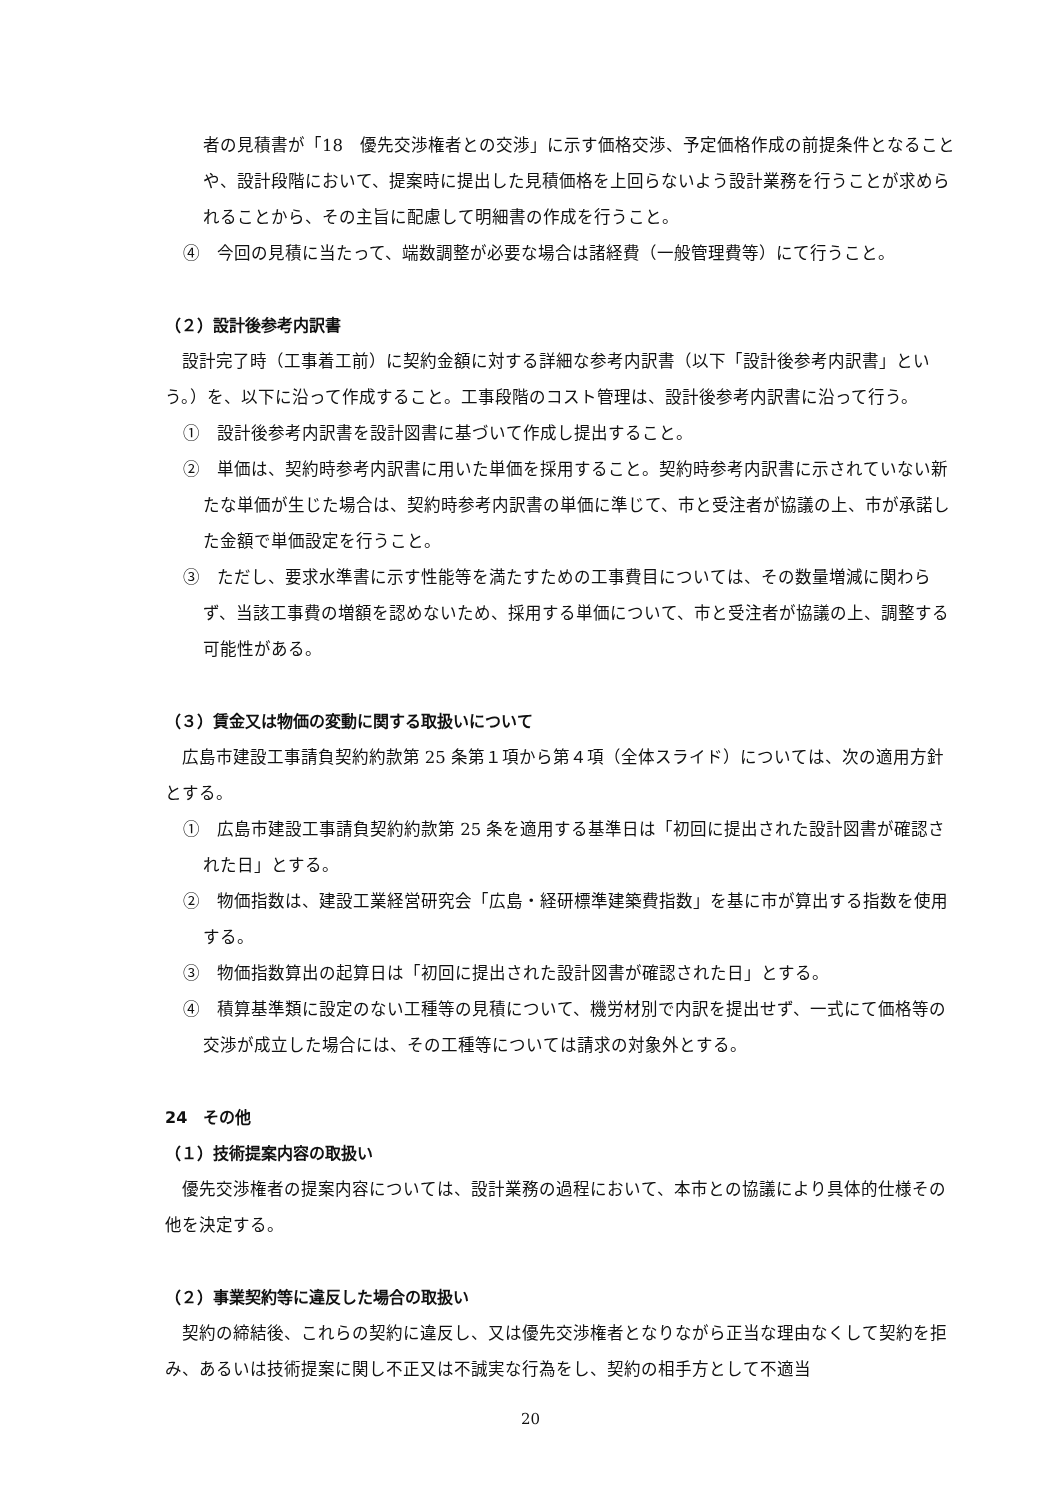者の見積書が「18　優先交渉権者との交渉」に示す価格交渉、予定価格作成の前提条件となることや、設計段階において、提案時に提出した見積価格を上回らないよう設計業務を行うことが求められることから、その主旨に配慮して明細書の作成を行うこと。
④　今回の見積に当たって、端数調整が必要な場合は諸経費（一般管理費等）にて行うこと。
（２）設計後参考内訳書
設計完了時（工事着工前）に契約金額に対する詳細な参考内訳書（以下「設計後参考内訳書」という。）を、以下に沿って作成すること。工事段階のコスト管理は、設計後参考内訳書に沿って行う。
①　設計後参考内訳書を設計図書に基づいて作成し提出すること。
②　単価は、契約時参考内訳書に用いた単価を採用すること。契約時参考内訳書に示されていない新たな単価が生じた場合は、契約時参考内訳書の単価に準じて、市と受注者が協議の上、市が承諾した金額で単価設定を行うこと。
③　ただし、要求水準書に示す性能等を満たすための工事費目については、その数量増減に関わらず、当該工事費の増額を認めないため、採用する単価について、市と受注者が協議の上、調整する可能性がある。
（３）賃金又は物価の変動に関する取扱いについて
広島市建設工事請負契約約款第 25 条第１項から第４項（全体スライド）については、次の適用方針とする。
①　広島市建設工事請負契約約款第 25 条を適用する基準日は「初回に提出された設計図書が確認された日」とする。
②　物価指数は、建設工業経営研究会「広島・経研標準建築費指数」を基に市が算出する指数を使用する。
③　物価指数算出の起算日は「初回に提出された設計図書が確認された日」とする。
④　積算基準類に設定のない工種等の見積について、機労材別で内訳を提出せず、一式にて価格等の交渉が成立した場合には、その工種等については請求の対象外とする。
24　その他
（１）技術提案内容の取扱い
優先交渉権者の提案内容については、設計業務の過程において、本市との協議により具体的仕様その他を決定する。
（２）事業契約等に違反した場合の取扱い
契約の締結後、これらの契約に違反し、又は優先交渉権者となりながら正当な理由なくして契約を拒み、あるいは技術提案に関し不正又は不誠実な行為をし、契約の相手方として不適当
20